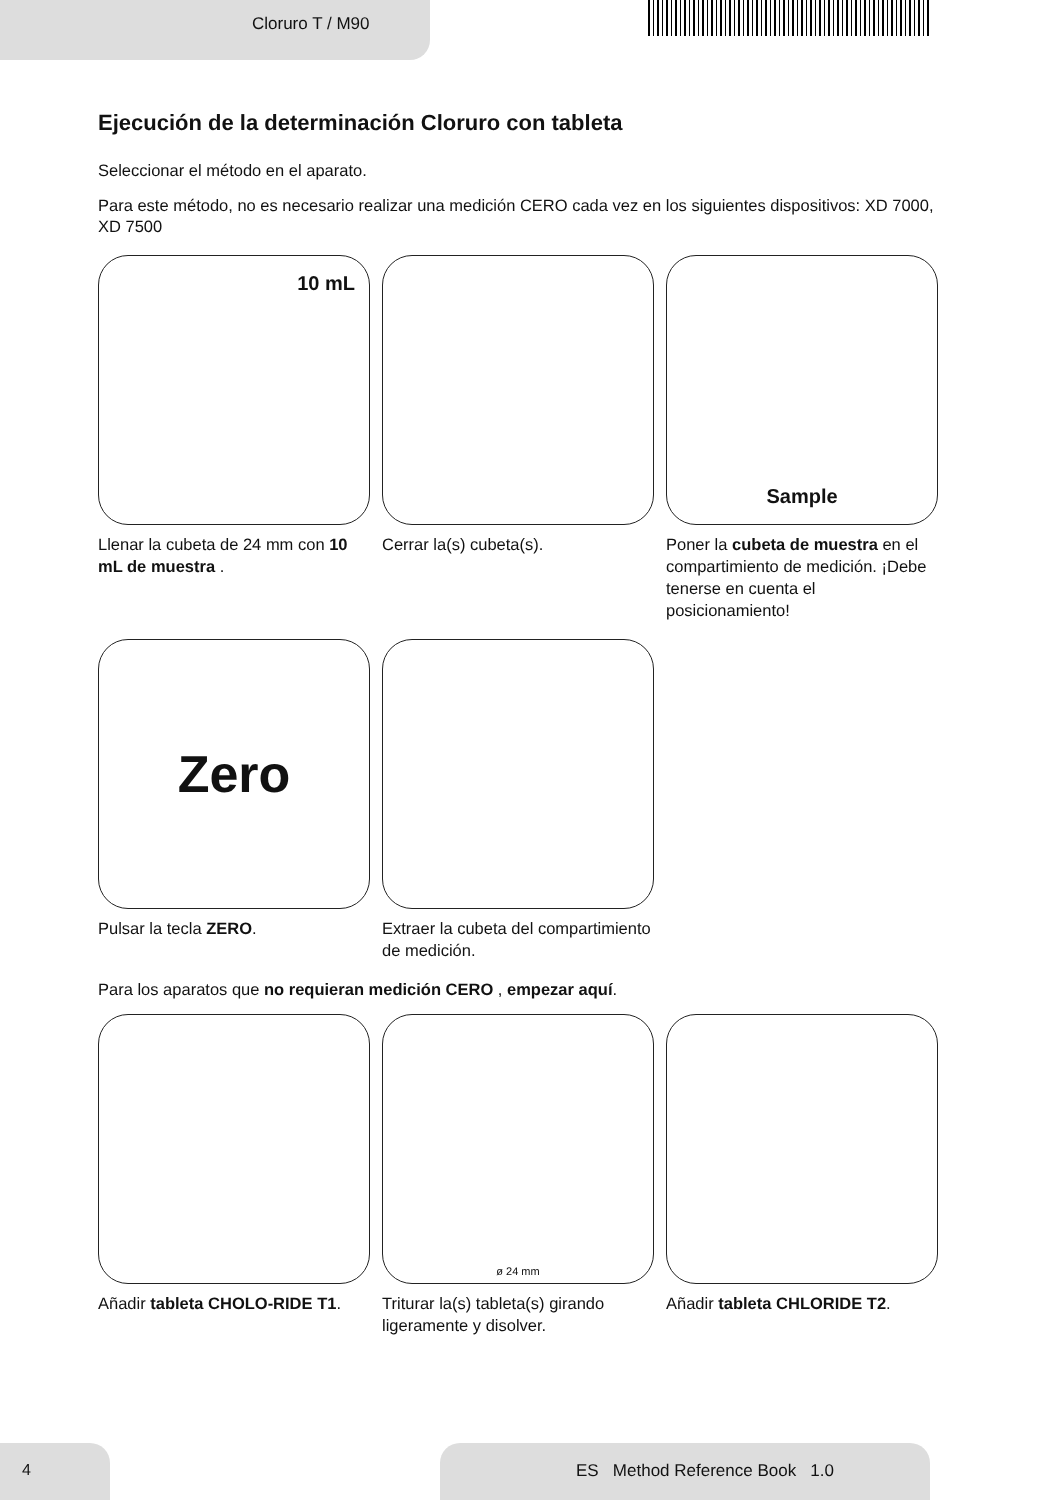Cloruro T / M90
Ejecución de la determinación Cloruro con tableta
Seleccionar el método en el aparato.
Para este método, no es necesario realizar una medición CERO cada vez en los siguientes dispositivos: XD 7000, XD 7500
10 mL
Llenar la cubeta de 24 mm con 10 mL de muestra .
Cerrar la(s) cubeta(s).
Sample
Poner la cubeta de muestra en el compartimiento de medición. ¡Debe tenerse en cuenta el posicionamiento!
Zero
Pulsar la tecla ZERO.
Extraer la cubeta del compartimiento de medición.
Para los aparatos que no requieran medición CERO , empezar aquí.
Añadir tableta CHOLO-RIDE T1.
ø 24 mm
Triturar la(s) tableta(s) girando ligeramente y disolver.
Añadir tableta CHLORIDE T2.
4 ES Method Reference Book 1.0